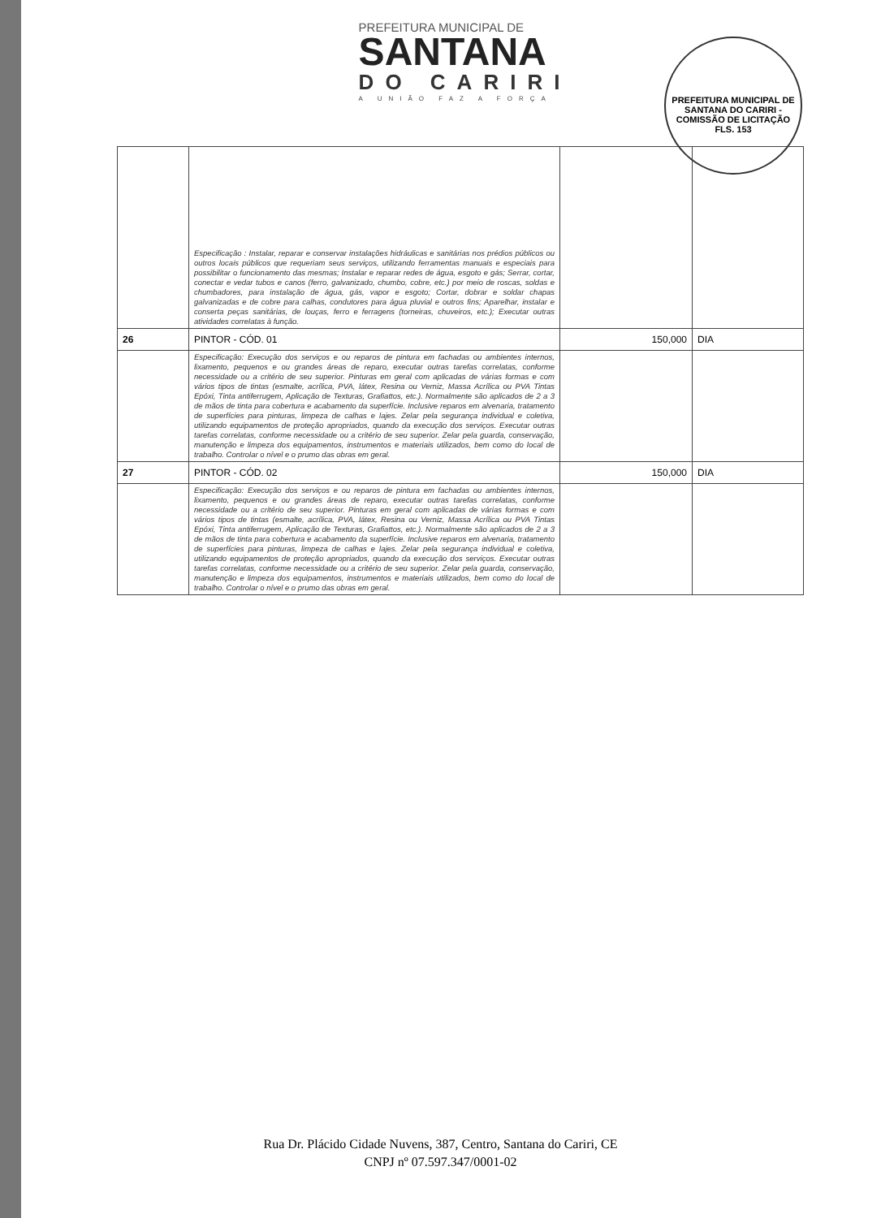PREFEITURA MUNICIPAL DE
SANTANA
DO CARIRI
A UNIÃO FAZ A FORÇA
PREFEITURA MUNICIPAL DE SANTANA DO CARIRI - COMISSÃO DE LICITAÇÃO
FLS. 153
| | Especificação : Instalar, reparar e conservar instalações hidráulicas e sanitárias nos prédios públicos ou outros locais públicos que requeriam seus serviços, utilizando ferramentas manuais e especiais para possibilitar o funcionamento das mesmas; Instalar e reparar redes de água, esgoto e gás; Serrar, cortar, conectar e vedar tubos e canos (ferro, galvanizado, chumbo, cobre, etc.) por meio de roscas, soldas e chumbadores, para instalação de água, gás, vapor e esgoto; Cortar, dobrar e soldar chapas galvanizadas e de cobre para calhas, condutores para água pluvial e outros fins; Aparelhar, instalar e conserta peças sanitárias, de louças, ferro e ferragens (torneiras, chuveiros, etc.); Executar outras atividades correlatas à função. | | |
| 26 | PINTOR - CÓD. 01 | 150,000 | DIA |
| | Especificação: Execução dos serviços e ou reparos de pintura em fachadas ou ambientes internos, lixamento, pequenos e ou grandes áreas de reparo, executar outras tarefas correlatas, conforme necessidade ou a critério de seu superior. Pinturas em geral com aplicadas de várias formas e com vários tipos de tintas (esmalte, acrílica, PVA, látex, Resina ou Verniz, Massa Acrílica ou PVA Tintas Epóxi, Tinta antiferrugem, Aplicação de Texturas, Grafiattos, etc.). Normalmente são aplicados de 2 a 3 de mãos de tinta para cobertura e acabamento da superfície. Inclusive reparos em alvenaria, tratamento de superfícies para pinturas, limpeza de calhas e lajes. Zelar pela segurança individual e coletiva, utilizando equipamentos de proteção apropriados, quando da execução dos serviços. Executar outras tarefas correlatas, conforme necessidade ou a critério de seu superior. Zelar pela guarda, conservação, manutenção e limpeza dos equipamentos, instrumentos e materiais utilizados, bem como do local de trabalho. Controlar o nível e o prumo das obras em geral. | | |
| 27 | PINTOR - CÓD. 02 | 150,000 | DIA |
| | Especificação: Execução dos serviços e ou reparos de pintura em fachadas ou ambientes internos, lixamento, pequenos e ou grandes áreas de reparo, executar outras tarefas correlatas, conforme necessidade ou a critério de seu superior. Pinturas em geral com aplicadas de várias formas e com vários tipos de tintas (esmalte, acrílica, PVA, látex, Resina ou Verniz, Massa Acrílica ou PVA Tintas Epóxi, Tinta antiferrugem, Aplicação de Texturas, Grafiattos, etc.). Normalmente são aplicados de 2 a 3 de mãos de tinta para cobertura e acabamento da superfície. Inclusive reparos em alvenaria, tratamento de superfícies para pinturas, limpeza de calhas e lajes. Zelar pela segurança individual e coletiva, utilizando equipamentos de proteção apropriados, quando da execução dos serviços. Executar outras tarefas correlatas, conforme necessidade ou a critério de seu superior. Zelar pela guarda, conservação, manutenção e limpeza dos equipamentos, instrumentos e materiais utilizados, bem como do local de trabalho. Controlar o nível e o prumo das obras em geral. | | |
Rua Dr. Plácido Cidade Nuvens, 387, Centro, Santana do Cariri, CE
CNPJ nº 07.597.347/0001-02